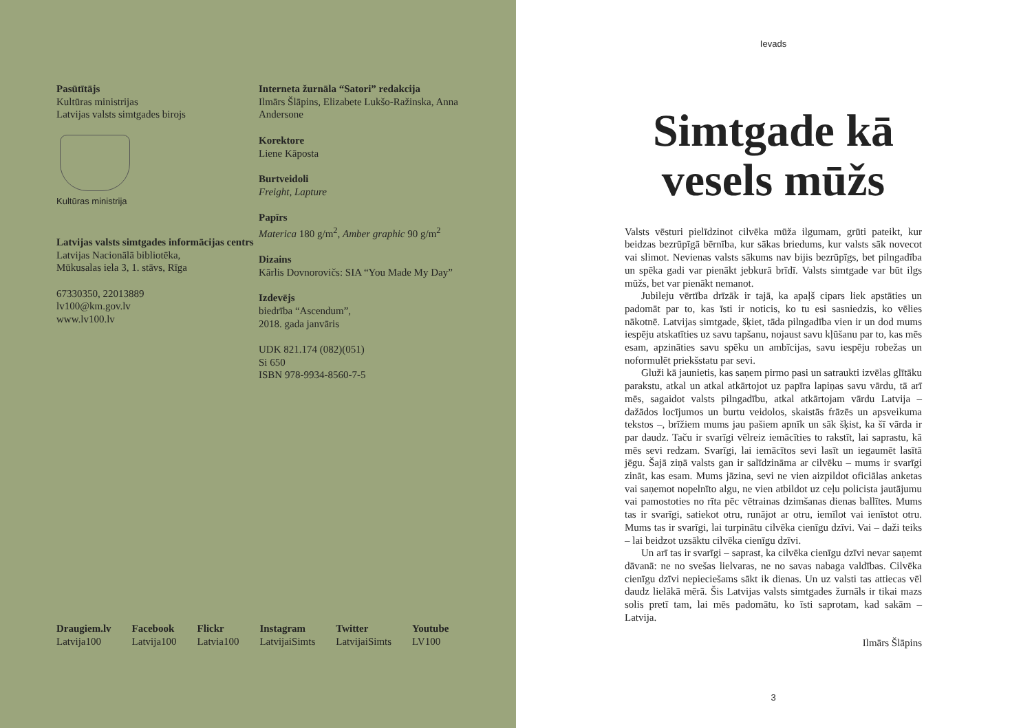Pasūtītājs
Kultūras ministrijas
Latvijas valsts simtgades birojs
Kultūras ministrija
Latvijas valsts simtgades informācijas centrs
Latvijas Nacionālā bibliotēka,
Mūkusalas iela 3, 1. stāvs, Rīga
67330350, 22013889
lv100@km.gov.lv
www.lv100.lv
Interneta žurnāla “Satori” redakcija
Ilmārs Šlāpins, Elizabete Lukšo-Ražinska, Anna Andersone
Korektore
Liene Kāposta
Burtveidoli
Freight, Lapture
Papīrs
Materica 180 g/m<sup>2</sup>, Amber graphic 90 g/m<sup>2</sup>
Dizains
Kārlis Dovnorovičs: SIA “You Made My Day”
Izdevējs
biedrība “Ascendum”,
2018. gada janvāris
UDK 821.174 (082)(051)
Si 650
ISBN 978-9934-8560-7-5
Draugiem.lv
Latvija100
Facebook
Latvija100
Flickr
Latvia100
Instagram
LatvijaiSimts
Twitter
LatvijaiSimts
Youtube
LV100
Ievads
Simtgade kā vesels mūžs
Valsts vēsturi pielīdzinot cilvēka mūža ilgumam, grūti pateikt, kur beidzas bezrūpīgā bērnība, kur sākas briedums, kur valsts sāk novecot vai slimot. Nevienas valsts sākums nav bijis bezrūpīgs, bet pilngadība un spēka gadi var pienākt jebkurā brīdī. Valsts simtgade var būt ilgs mūžs, bet var pienākt nemanot.
Jubileju vērtība drīzāk ir tajā, ka apaļš cipars liek apstāties un padomāt par to, kas īsti ir noticis, ko tu esi sasniedzis, ko vēlies nākotnē. Latvijas simtgade, šķiet, tāda pilngadība vien ir un dod mums iespēju atskatīties uz savu tapšanu, nojaust savu kļūšanu par to, kas mēs esam, apzināties savu spēku un ambīcijas, savu iespēju robežas un noformulēt priekšstatu par sevi.
Gluži kā jaunietis, kas saņem pirmo pasi un satraukti izvēlas glītāku parakstu, atkal un atkal atkārtojot uz papīra lapiņas savu vārdu, tā arī mēs, sagaidot valsts pilngadību, atkal atkārtojam vārdu Latvija – dažādos locījumos un burtu veidolos, skaistās frāzēs un apsveikuma tekstos –, brīžiem mums jau pašiem apnīk un sāk šķist, ka šī vārda ir par daudz. Taču ir svarīgi vēlreiz iemācīties to rakstīt, lai saprastu, kā mēs sevi redzam. Svarīgi, lai iemācītos sevi lasīt un iegaumēt lasītā jēgu. Šajā ziņā valsts gan ir salīdzināma ar cilvēku – mums ir svarīgi zināt, kas esam. Mums jāzina, sevi ne vien aizpildot oficiālas anketas vai saņemot nopelnīto algu, ne vien atbildot uz ceļu policista jautājumu vai pamostoties no rīta pēc vētrainas dzimšanas dienas ballītes. Mums tas ir svarīgi, satiekot otru, runājot ar otru, iemīlot vai ienīstot otru. Mums tas ir svarīgi, lai turpinātu cilvēka cienīgu dzīvi. Vai – daži teiks – lai beidzot uzsāktu cilvēka cienīgu dzīvi.
Un arī tas ir svarīgi – saprast, ka cilvēka cienīgu dzīvi nevar saņemt dāvanā: ne no svešas lielvaras, ne no savas nabaga valdības. Cilvēka cienīgu dzīvi nepieciešams sākt ik dienas. Un uz valsti tas attiecas vēl daudz lielākā mērā. Šis Latvijas valsts simtgades žurnāls ir tikai mazs solis pretī tam, lai mēs padomātu, ko īsti saprotam, kad sakām – Latvija.
Ilmārs Šlāpins
3